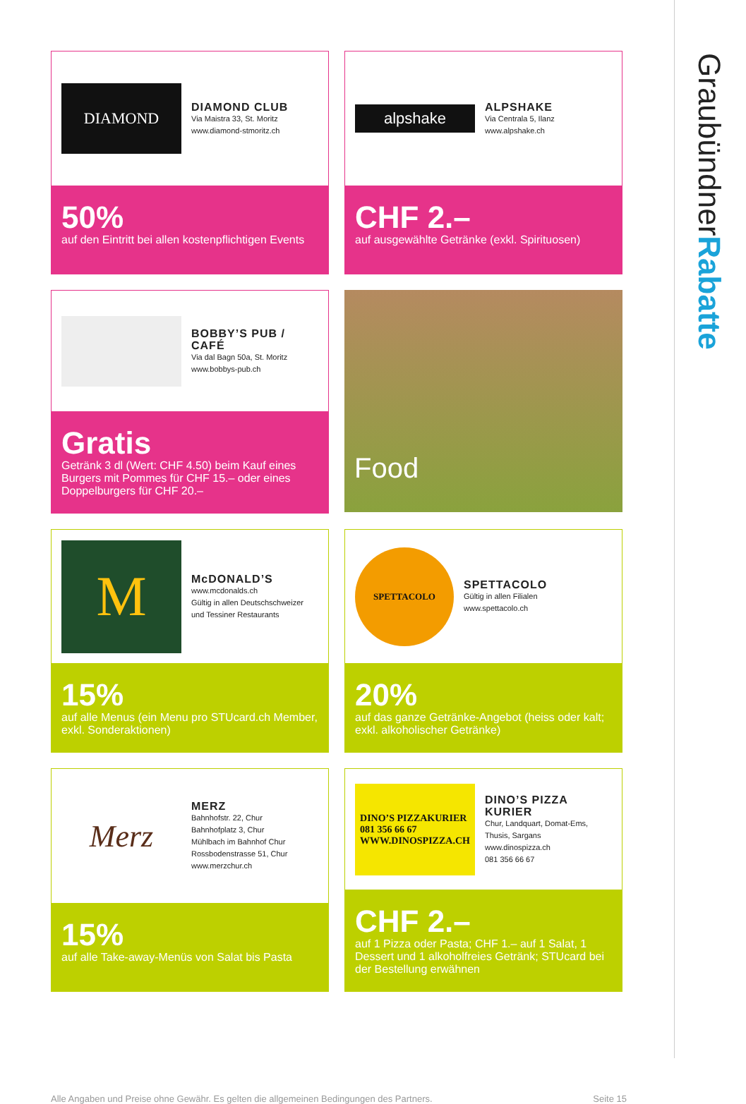GraubündnerRabatte
DIAMOND
DIAMOND CLUB
Via Maistra 33, St. Moritz
www.diamond-stmoritz.ch
50%
auf den Eintritt bei allen kostenpflichtigen Events
alpshake
ALPSHAKE
Via Centrala 5, Ilanz
www.alpshake.ch
CHF 2.–
auf ausgewählte Getränke (exkl. Spirituosen)
BOBBY’S PUB / CAFÉ
Via dal Bagn 50a, St. Moritz
www.bobbys-pub.ch
Gratis
Getränk 3 dl (Wert: CHF 4.50) beim Kauf eines Burgers mit Pommes für CHF 15.– oder eines Doppelburgers für CHF 20.–
Food
M
McDONALD’S
www.mcdonalds.ch
Gültig in allen Deutschschweizer und Tessiner Restaurants
15%
auf alle Menus (ein Menu pro STUcard.ch Member, exkl. Sonderaktionen)
SPETTACOLO
SPETTACOLO
Gültig in allen Filialen
www.spettacolo.ch
20%
auf das ganze Getränke-Angebot (heiss oder kalt; exkl. alkoholischer Getränke)
Merz
MERZ
Bahnhofstr. 22, Chur
Bahnhofplatz 3, Chur
Mühlbach im Bahnhof Chur
Rossbodenstrasse 51, Chur
www.merzchur.ch
15%
auf alle Take-away-Menüs von Salat bis Pasta
DINO’S PIZZAKURIER
081 356 66 67
WWW.DINOSPIZZA.CH
DINO’S PIZZA KURIER
Chur, Landquart, Domat-Ems, Thusis, Sargans
www.dinospizza.ch
081 356 66 67
CHF 2.–
auf 1 Pizza oder Pasta; CHF 1.– auf 1 Salat, 1 Dessert und 1 alkoholfreies Getränk; STUcard bei der Bestellung erwähnen
Alle Angaben und Preise ohne Gewähr. Es gelten die allgemeinen Bedingungen des Partners. Seite 15